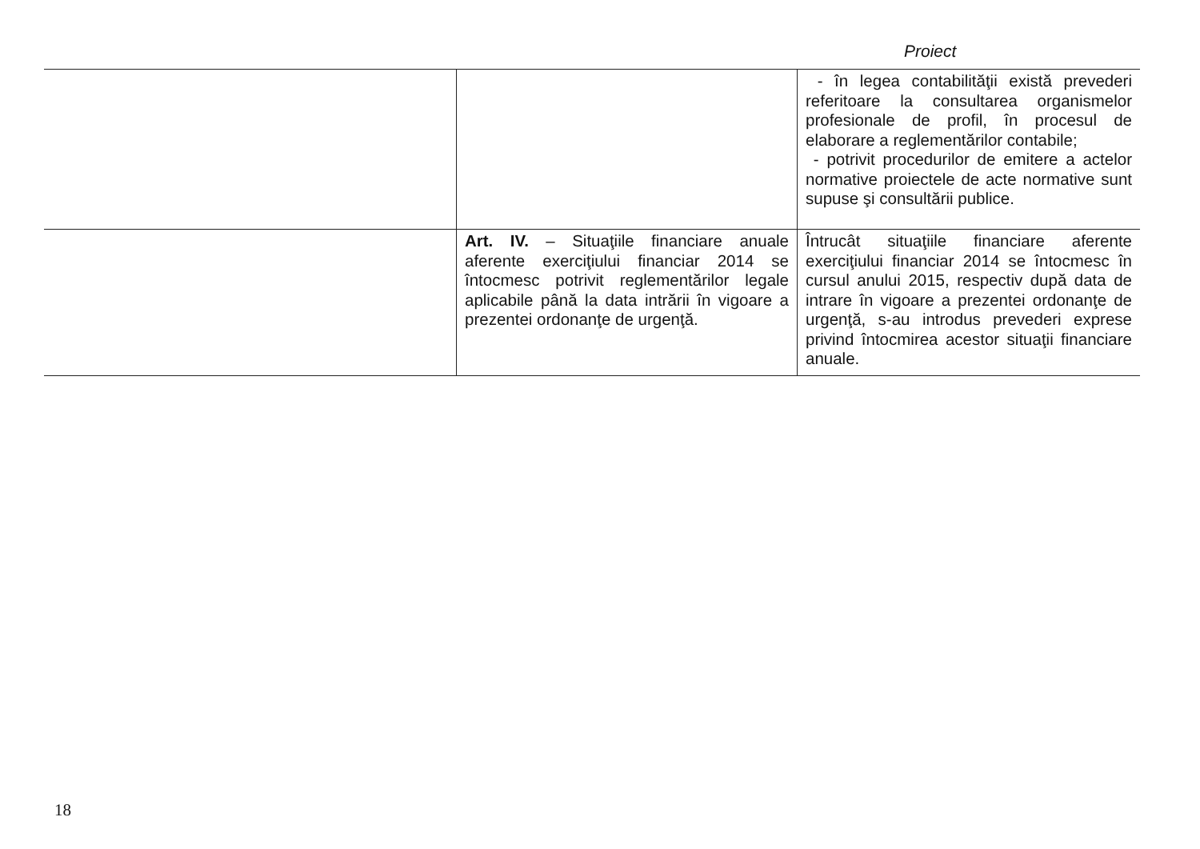Proiect
| | | - în legea contabilităţii există prevederi referitoare la consultarea organismelor profesionale de profil, în procesul de elaborare a reglementărilor contabile; - potrivit procedurilor de emitere a actelor normative proiectele de acte normative sunt supuse şi consultării publice. |
| | Art. IV. – Situaţiile financiare anuale aferente exerciţiului financiar 2014 se întocmesc potrivit reglementărilor legale aplicabile până la data intrării în vigoare a prezentei ordonanţe de urgenţă. | Întrucât situaţiile financiare aferente exerciţiului financiar 2014 se întocmesc în cursul anului 2015, respectiv după data de intrare în vigoare a prezentei ordonanţe de urgenţă, s-au introdus prevederi exprese privind întocmirea acestor situaţii financiare anuale. |
18